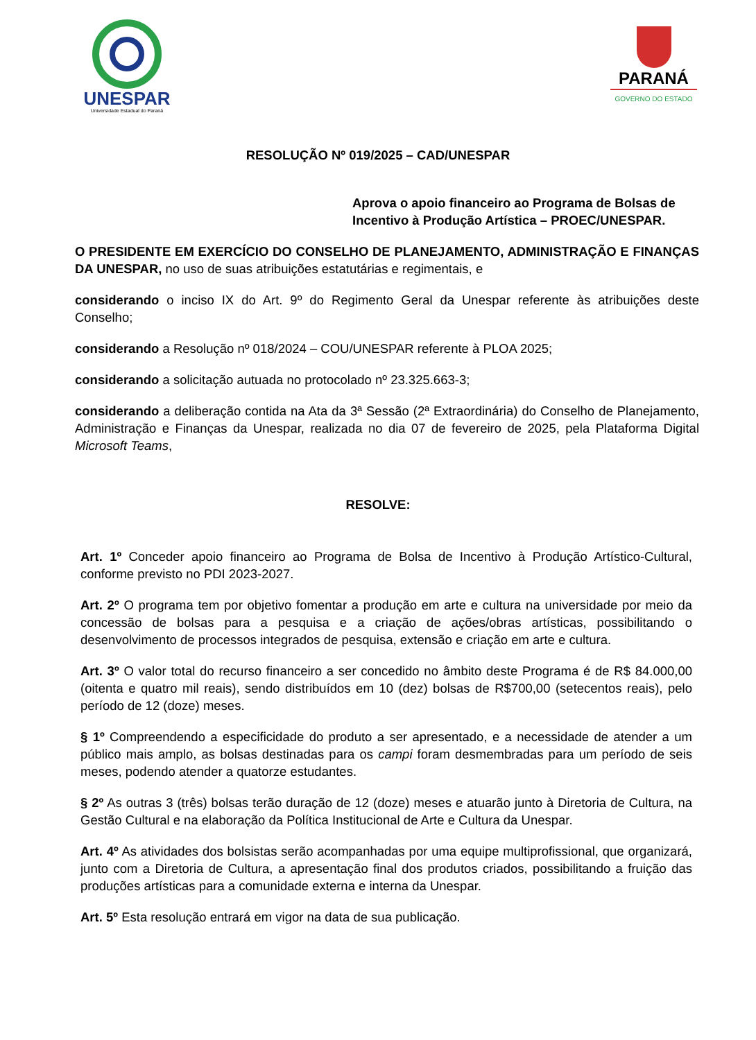UNESPAR
Universidade Estadual do Paraná
PARANÁ
GOVERNO DO ESTADO
RESOLUÇÃO Nº 019/2025 – CAD/UNESPAR
Aprova o apoio financeiro ao Programa de Bolsas de Incentivo à Produção Artística – PROEC/UNESPAR.
O PRESIDENTE EM EXERCÍCIO DO CONSELHO DE PLANEJAMENTO, ADMINISTRAÇÃO E FINANÇAS DA UNESPAR, no uso de suas atribuições estatutárias e regimentais, e
considerando o inciso IX do Art. 9º do Regimento Geral da Unespar referente às atribuições deste Conselho;
considerando a Resolução nº 018/2024 – COU/UNESPAR referente à PLOA 2025;
considerando a solicitação autuada no protocolado nº 23.325.663-3;
considerando a deliberação contida na Ata da 3ª Sessão (2ª Extraordinária) do Conselho de Planejamento, Administração e Finanças da Unespar, realizada no dia 07 de fevereiro de 2025, pela Plataforma Digital Microsoft Teams,
RESOLVE:
Art. 1º Conceder apoio financeiro ao Programa de Bolsa de Incentivo à Produção Artístico-Cultural, conforme previsto no PDI 2023-2027.
Art. 2º O programa tem por objetivo fomentar a produção em arte e cultura na universidade por meio da concessão de bolsas para a pesquisa e a criação de ações/obras artísticas, possibilitando o desenvolvimento de processos integrados de pesquisa, extensão e criação em arte e cultura.
Art. 3º O valor total do recurso financeiro a ser concedido no âmbito deste Programa é de R$ 84.000,00 (oitenta e quatro mil reais), sendo distribuídos em 10 (dez) bolsas de R$700,00 (setecentos reais), pelo período de 12 (doze) meses.
§ 1º Compreendendo a especificidade do produto a ser apresentado, e a necessidade de atender a um público mais amplo, as bolsas destinadas para os campi foram desmembradas para um período de seis meses, podendo atender a quatorze estudantes.
§ 2º As outras 3 (três) bolsas terão duração de 12 (doze) meses e atuarão junto à Diretoria de Cultura, na Gestão Cultural e na elaboração da Política Institucional de Arte e Cultura da Unespar.
Art. 4º As atividades dos bolsistas serão acompanhadas por uma equipe multiprofissional, que organizará, junto com a Diretoria de Cultura, a apresentação final dos produtos criados, possibilitando a fruição das produções artísticas para a comunidade externa e interna da Unespar.
Art. 5º Esta resolução entrará em vigor na data de sua publicação.